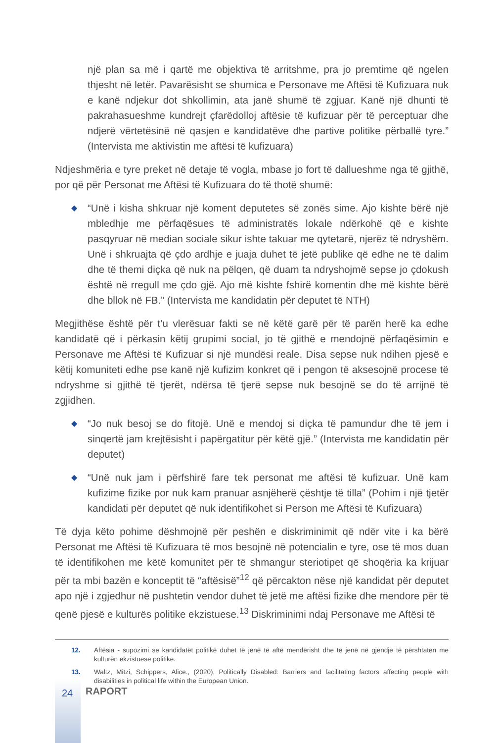një plan sa më i qartë me objektiva të arritshme, pra jo premtime që ngelen thjesht në letër. Pavarësisht se shumica e Personave me Aftësi të Kufizuara nuk e kanë ndjekur dot shkollimin, ata janë shumë të zgjuar. Kanë një dhunti të pakrahasueshme kundrejt çfarëdolloj aftësie të kufizuar për të perceptuar dhe ndjerë vërtetësinë në qasjen e kandidatëve dhe partive politike përballë tyre.” (Intervista me aktivistin me aftësi të kufizuara)
Ndjeshmëria e tyre preket në detaje të vogla, mbase jo fort të dallueshme nga të gjithë, por që për Personat me Aftësi të Kufizuara do të thotë shumë:
◆ “Unë i kisha shkruar një koment deputetes së zonës sime. Ajo kishte bërë një mbledhje me përfaqësues të administratës lokale ndërkohë që e kishte pasqyruar në median sociale sikur ishte takuar me qytetarë, njerëz të ndryshëm. Unë i shkruajta që çdo ardhje e juaja duhet të jetë publike që edhe ne të dalim dhe të themi diçka që nuk na pëlqen, që duam ta ndryshojmë sepse jo çdokush është në rregull me çdo gjë. Ajo më kishte fshirë komentin dhe më kishte bërë dhe bllok në FB.” (Intervista me kandidatin për deputet të NTH)
Megjithëse është për t’u vlerësuar fakti se në këtë garë për të parën herë ka edhe kandidatë që i përkasin këtij grupimi social, jo të gjithë e mendojnë përfaqësimin e Personave me Aftësi të Kufizuar si një mundësi reale. Disa sepse nuk ndihen pjesë e këtij komuniteti edhe pse kanë një kufizim konkret që i pengon të aksesojnë procese të ndryshme si gjithë të tjerët, ndërsa të tjerë sepse nuk besojnë se do të arrijnë të zgjidhen.
◆ “Jo nuk besoj se do fitojë. Unë e mendoj si diçka të pamundur dhe të jem i sinqertë jam krejtësisht i papërgatitur për këtë gjë.” (Intervista me kandidatin për deputet)
◆ “Unë nuk jam i përfshirë fare tek personat me aftësi të kufizuar. Unë kam kufizime fizike por nuk kam pranuar asnjëherë çështje të tilla” (Pohim i një tjetër kandidati për deputet që nuk identifikohet si Person me Aftësi të Kufizuara)
Të dyja këto pohime dëshmojnë për peshën e diskriminimit që ndër vite i ka bërë Personat me Aftësi të Kufizuara të mos besojnë në potencialin e tyre, ose të mos duan të identifikohen me këtë komunitet për të shmangur steriotipet që shoqëria ka krijuar për ta mbi bazën e konceptit të “aftësisë”<sup>12</sup> që përcakton nëse një kandidat për deputet apo një i zgjedhur në pushtetin vendor duhet të jetë me aftësi fizike dhe mendore për të qenë pjesë e kulturës politike ekzistuese.<sup>13</sup> Diskriminimi ndaj Personave me Aftësi të
12. Aftësia - supozimi se kandidatët politikë duhet të jenë të aftë mendërisht dhe të jenë në gjendje të përshtaten me kulturën ekzistuese politike.
13. Waltz, Mitzi, Schippers, Alice., (2020), Politically Disabled: Barriers and facilitating factors affecting people with disabilities in political life within the European Union.
24 RAPORT